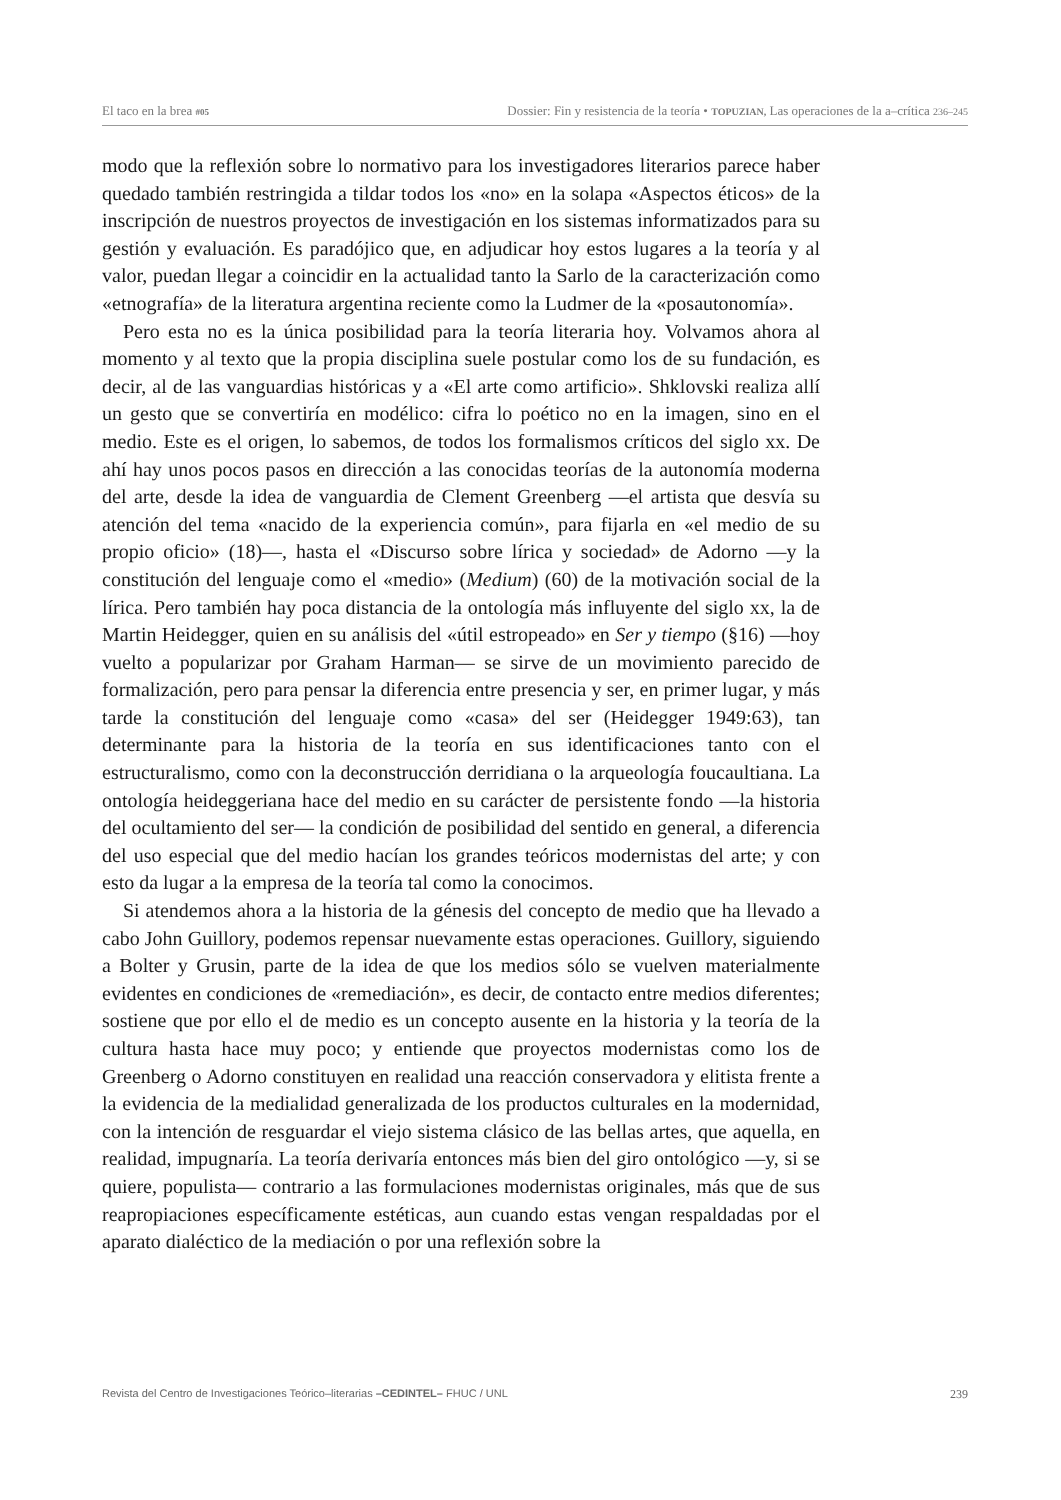El taco en la brea #05 Dossier: Fin y resistencia de la teoría • TOPUZIAN, Las operaciones de la a–crítica 236–245
modo que la reflexión sobre lo normativo para los investigadores literarios parece haber quedado también restringida a tildar todos los «no» en la solapa «Aspectos éticos» de la inscripción de nuestros proyectos de investigación en los sistemas informatizados para su gestión y evaluación. Es paradójico que, en adjudicar hoy estos lugares a la teoría y al valor, puedan llegar a coincidir en la actualidad tanto la Sarlo de la caracterización como «etnografía» de la literatura argentina reciente como la Ludmer de la «posautonomía».
Pero esta no es la única posibilidad para la teoría literaria hoy. Volvamos ahora al momento y al texto que la propia disciplina suele postular como los de su fundación, es decir, al de las vanguardias históricas y a «El arte como artificio». Shklovski realiza allí un gesto que se convertiría en modélico: cifra lo poético no en la imagen, sino en el medio. Este es el origen, lo sabemos, de todos los formalismos críticos del siglo xx. De ahí hay unos pocos pasos en dirección a las conocidas teorías de la autonomía moderna del arte, desde la idea de vanguardia de Clement Greenberg —el artista que desvía su atención del tema «nacido de la experiencia común», para fijarla en «el medio de su propio oficio» (18)—, hasta el «Discurso sobre lírica y sociedad» de Adorno —y la constitución del lenguaje como el «medio» (Medium) (60) de la motivación social de la lírica. Pero también hay poca distancia de la ontología más influyente del siglo xx, la de Martin Heidegger, quien en su análisis del «útil estropeado» en Ser y tiempo (§16) —hoy vuelto a popularizar por Graham Harman— se sirve de un movimiento parecido de formalización, pero para pensar la diferencia entre presencia y ser, en primer lugar, y más tarde la constitución del lenguaje como «casa» del ser (Heidegger 1949:63), tan determinante para la historia de la teoría en sus identificaciones tanto con el estructuralismo, como con la deconstrucción derridiana o la arqueología foucaultiana. La ontología heideggeriana hace del medio en su carácter de persistente fondo —la historia del ocultamiento del ser— la condición de posibilidad del sentido en general, a diferencia del uso especial que del medio hacían los grandes teóricos modernistas del arte; y con esto da lugar a la empresa de la teoría tal como la conocimos.
Si atendemos ahora a la historia de la génesis del concepto de medio que ha llevado a cabo John Guillory, podemos repensar nuevamente estas operaciones. Guillory, siguiendo a Bolter y Grusin, parte de la idea de que los medios sólo se vuelven materialmente evidentes en condiciones de «remediación», es decir, de contacto entre medios diferentes; sostiene que por ello el de medio es un concepto ausente en la historia y la teoría de la cultura hasta hace muy poco; y entiende que proyectos modernistas como los de Greenberg o Adorno constituyen en realidad una reacción conservadora y elitista frente a la evidencia de la medialidad generalizada de los productos culturales en la modernidad, con la intención de resguardar el viejo sistema clásico de las bellas artes, que aquella, en realidad, impugnaría. La teoría derivaría entonces más bien del giro ontológico —y, si se quiere, populista— contrario a las formulaciones modernistas originales, más que de sus reapropiaciones específicamente estéticas, aun cuando estas vengan respaldadas por el aparato dialéctico de la mediación o por una reflexión sobre la
Revista del Centro de Investigaciones Teórico–literarias –CEDINTEL– FHUC / UNL 239